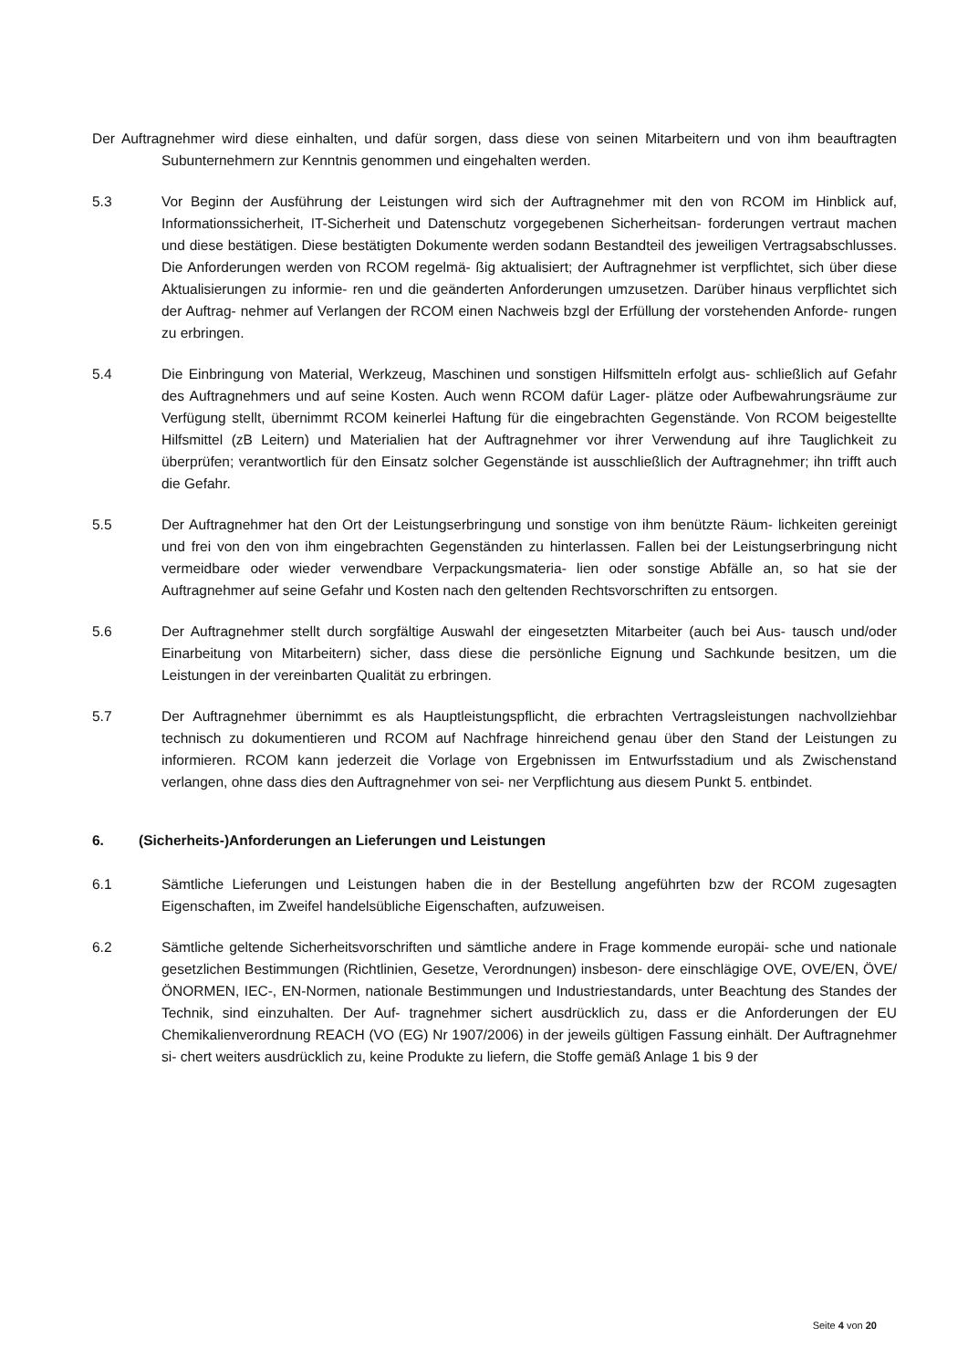Der Auftragnehmer wird diese einhalten, und dafür sorgen, dass diese von seinen Mitarbeitern und von ihm beauftragten Subunternehmern zur Kenntnis genommen und eingehalten werden.
5.3 Vor Beginn der Ausführung der Leistungen wird sich der Auftragnehmer mit den von RCOM im Hinblick auf, Informationssicherheit, IT-Sicherheit und Datenschutz vorgegebenen Sicherheitsan- forderungen vertraut machen und diese bestätigen. Diese bestätigten Dokumente werden sodann Bestandteil des jeweiligen Vertragsabschlusses. Die Anforderungen werden von RCOM regelmä- ßig aktualisiert; der Auftragnehmer ist verpflichtet, sich über diese Aktualisierungen zu informie- ren und die geänderten Anforderungen umzusetzen. Darüber hinaus verpflichtet sich der Auftrag- nehmer auf Verlangen der RCOM einen Nachweis bzgl der Erfüllung der vorstehenden Anforde- rungen zu erbringen.
5.4 Die Einbringung von Material, Werkzeug, Maschinen und sonstigen Hilfsmitteln erfolgt aus- schließlich auf Gefahr des Auftragnehmers und auf seine Kosten. Auch wenn RCOM dafür Lager- plätze oder Aufbewahrungsräume zur Verfügung stellt, übernimmt RCOM keinerlei Haftung für die eingebrachten Gegenstände. Von RCOM beigestellte Hilfsmittel (zB Leitern) und Materialien hat der Auftragnehmer vor ihrer Verwendung auf ihre Tauglichkeit zu überprüfen; verantwortlich für den Einsatz solcher Gegenstände ist ausschließlich der Auftragnehmer; ihn trifft auch die Gefahr.
5.5 Der Auftragnehmer hat den Ort der Leistungserbringung und sonstige von ihm benützte Räum- lichkeiten gereinigt und frei von den von ihm eingebrachten Gegenständen zu hinterlassen. Fallen bei der Leistungserbringung nicht vermeidbare oder wieder verwendbare Verpackungsmateria- lien oder sonstige Abfälle an, so hat sie der Auftragnehmer auf seine Gefahr und Kosten nach den geltenden Rechtsvorschriften zu entsorgen.
5.6 Der Auftragnehmer stellt durch sorgfältige Auswahl der eingesetzten Mitarbeiter (auch bei Aus- tausch und/oder Einarbeitung von Mitarbeitern) sicher, dass diese die persönliche Eignung und Sachkunde besitzen, um die Leistungen in der vereinbarten Qualität zu erbringen.
5.7 Der Auftragnehmer übernimmt es als Hauptleistungspflicht, die erbrachten Vertragsleistungen nachvollziehbar technisch zu dokumentieren und RCOM auf Nachfrage hinreichend genau über den Stand der Leistungen zu informieren. RCOM kann jederzeit die Vorlage von Ergebnissen im Entwurfsstadium und als Zwischenstand verlangen, ohne dass dies den Auftragnehmer von sei- ner Verpflichtung aus diesem Punkt 5. entbindet.
6. (Sicherheits-)Anforderungen an Lieferungen und Leistungen
6.1 Sämtliche Lieferungen und Leistungen haben die in der Bestellung angeführten bzw der RCOM zugesagten Eigenschaften, im Zweifel handelsübliche Eigenschaften, aufzuweisen.
6.2 Sämtliche geltende Sicherheitsvorschriften und sämtliche andere in Frage kommende europäi- sche und nationale gesetzlichen Bestimmungen (Richtlinien, Gesetze, Verordnungen) insbeson- dere einschlägige OVE, OVE/EN, ÖVE/ÖNORMEN, IEC-, EN-Normen, nationale Bestimmungen und Industriestandards, unter Beachtung des Standes der Technik, sind einzuhalten. Der Auf- tragnehmer sichert ausdrücklich zu, dass er die Anforderungen der EU Chemikalienverordnung REACH (VO (EG) Nr 1907/2006) in der jeweils gültigen Fassung einhält. Der Auftragnehmer si- chert weiters ausdrücklich zu, keine Produkte zu liefern, die Stoffe gemäß Anlage 1 bis 9 der
Seite 4 von 20